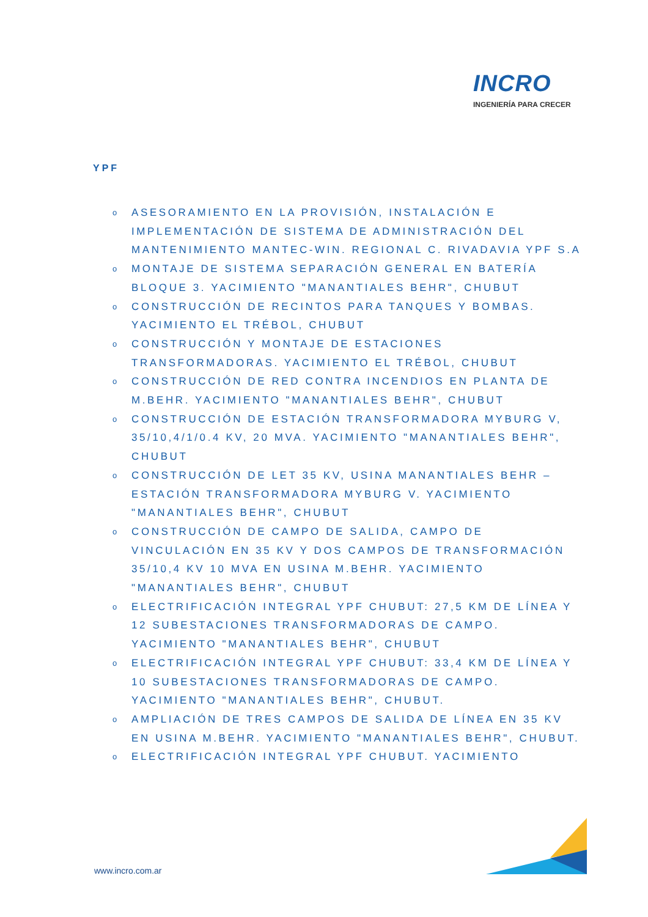INCRO
INGENIERÍA PARA CRECER
YPF
o ASESORAMIENTO EN LA PROVISIÓN, INSTALACIÓN E IMPLEMENTACIÓN DE SISTEMA DE ADMINISTRACIÓN DEL MANTENIMIENTO MANTEC-WIN. REGIONAL C. RIVADAVIA YPF S.A
o MONTAJE DE SISTEMA SEPARACIÓN GENERAL EN BATERÍA BLOQUE 3. YACIMIENTO "MANANTIALES BEHR", CHUBUT
o CONSTRUCCIÓN DE RECINTOS PARA TANQUES Y BOMBAS. YACIMIENTO EL TRÉBOL, CHUBUT
o CONSTRUCCIÓN Y MONTAJE DE ESTACIONES TRANSFORMADORAS. YACIMIENTO EL TRÉBOL, CHUBUT
o CONSTRUCCIÓN DE RED CONTRA INCENDIOS EN PLANTA DE M.BEHR. YACIMIENTO "MANANTIALES BEHR", CHUBUT
o CONSTRUCCIÓN DE ESTACIÓN TRANSFORMADORA MYBURG V, 35/10,4/1/0.4 KV, 20 MVA. YACIMIENTO "MANANTIALES BEHR", CHUBUT
o CONSTRUCCIÓN DE LET 35 KV, USINA MANANTIALES BEHR – ESTACIÓN TRANSFORMADORA MYBURG V. YACIMIENTO "MANANTIALES BEHR", CHUBUT
o CONSTRUCCIÓN DE CAMPO DE SALIDA, CAMPO DE VINCULACIÓN EN 35 KV Y DOS CAMPOS DE TRANSFORMACIÓN 35/10,4 KV 10 MVA EN USINA M.BEHR. YACIMIENTO "MANANTIALES BEHR", CHUBUT
o ELECTRIFICACIÓN INTEGRAL YPF CHUBUT: 27,5 KM DE LÍNEA Y 12 SUBESTACIONES TRANSFORMADORAS DE CAMPO. YACIMIENTO "MANANTIALES BEHR", CHUBUT
o ELECTRIFICACIÓN INTEGRAL YPF CHUBUT: 33,4 KM DE LÍNEA Y 10 SUBESTACIONES TRANSFORMADORAS DE CAMPO. YACIMIENTO "MANANTIALES BEHR", CHUBUT.
o AMPLIACIÓN DE TRES CAMPOS DE SALIDA DE LÍNEA EN 35 KV EN USINA M.BEHR. YACIMIENTO "MANANTIALES BEHR", CHUBUT.
o ELECTRIFICACIÓN INTEGRAL YPF CHUBUT. YACIMIENTO
www.incro.com.ar